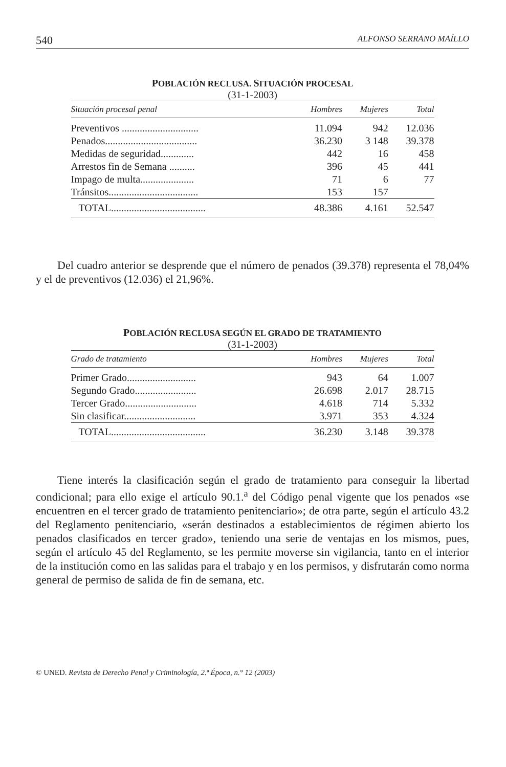540 ALFONSO SERRANO MAÍLLO
POBLACIÓN RECLUSA. SITUACIÓN PROCESAL
(31-1-2003)
| Situación procesal penal | Hombres | Mujeres | Total |
| --- | --- | --- | --- |
| Preventivos .............................. | 11.094 | 942 | 12.036 |
| Penados.................................... | 36.230 | 3 148 | 39.378 |
| Medidas de seguridad............. | 442 | 16 | 458 |
| Arrestos fin de Semana .......... | 396 | 45 | 441 |
| Impago de multa..................... | 71 | 6 | 77 |
| Tránsitos................................... | 153 | 157 | |
| TOTAL..................................... | 48.386 | 4.161 | 52.547 |
Del cuadro anterior se desprende que el número de penados (39.378) representa el 78,04% y el de preventivos (12.036) el 21,96%.
POBLACIÓN RECLUSA SEGÚN EL GRADO DE TRATAMIENTO
(31-1-2003)
| Grado de tratamiento | Hombres | Mujeres | Total |
| --- | --- | --- | --- |
| Primer Grado........................... | 943 | 64 | 1.007 |
| Segundo Grado........................ | 26.698 | 2.017 | 28.715 |
| Tercer Grado............................ | 4.618 | 714 | 5.332 |
| Sin clasificar............................ | 3.971 | 353 | 4.324 |
| TOTAL..................................... | 36.230 | 3.148 | 39.378 |
Tiene interés la clasificación según el grado de tratamiento para conseguir la libertad condicional; para ello exige el artículo 90.1.<sup>a</sup> del Código penal vigente que los penados «se encuentren en el tercer grado de tratamiento penitenciario»; de otra parte, según el artículo 43.2 del Reglamento penitenciario, «serán destinados a establecimientos de régimen abierto los penados clasificados en tercer grado», teniendo una serie de ventajas en los mismos, pues, según el artículo 45 del Reglamento, se les permite moverse sin vigilancia, tanto en el interior de la institución como en las salidas para el trabajo y en los permisos, y disfrutarán como norma general de permiso de salida de fin de semana, etc.
© UNED. Revista de Derecho Penal y Criminología, 2.ª Época, n.° 12 (2003)